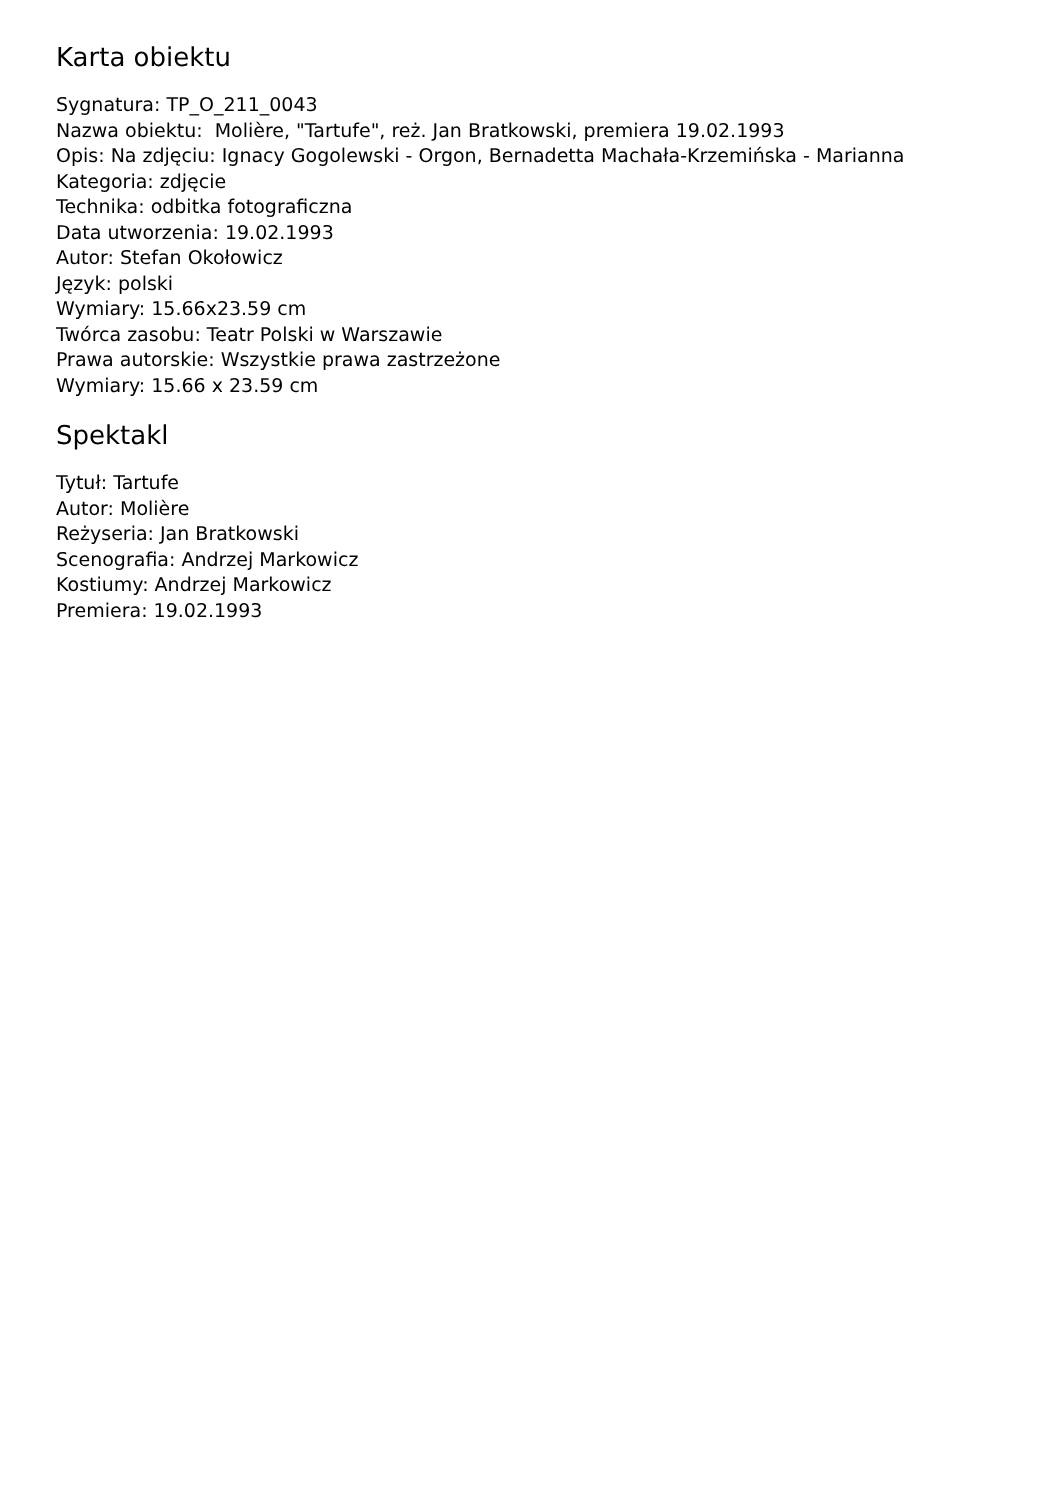Karta obiektu
Sygnatura: TP_O_211_0043
Nazwa obiektu: Molière, "Tartufe", reż. Jan Bratkowski, premiera 19.02.1993
Opis: Na zdjęciu: Ignacy Gogolewski - Orgon, Bernadetta Machała-Krzemińska - Marianna
Kategoria: zdjęcie
Technika: odbitka fotograficzna
Data utworzenia: 19.02.1993
Autor: Stefan Okołowicz
Język: polski
Wymiary: 15.66x23.59 cm
Twórca zasobu: Teatr Polski w Warszawie
Prawa autorskie: Wszystkie prawa zastrzeżone
Wymiary: 15.66 x 23.59 cm
Spektakl
Tytuł: Tartufe
Autor: Molière
Reżyseria: Jan Bratkowski
Scenografia: Andrzej Markowicz
Kostiumy: Andrzej Markowicz
Premiera: 19.02.1993